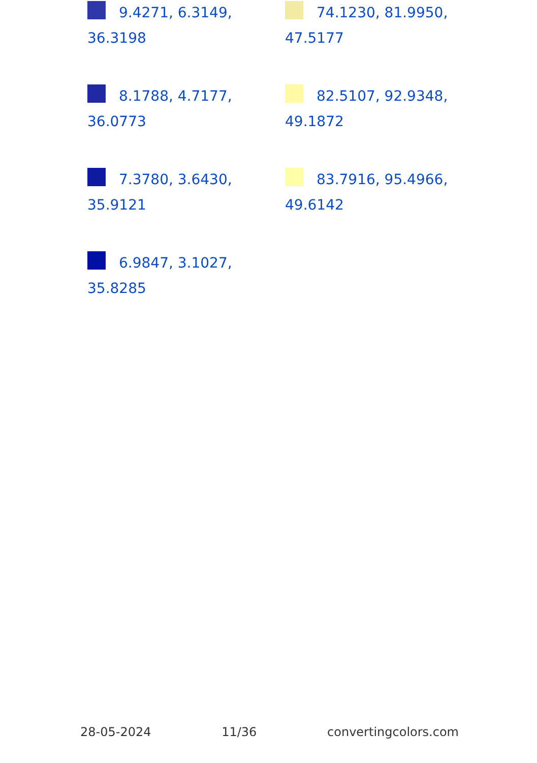9.4271, 6.3149, 36.3198
74.1230, 81.9950, 47.5177
8.1788, 4.7177, 36.0773
82.5107, 92.9348, 49.1872
7.3780, 3.6430, 35.9121
83.7916, 95.4966, 49.6142
6.9847, 3.1027, 35.8285
28-05-2024 11/36 convertingcolors.com